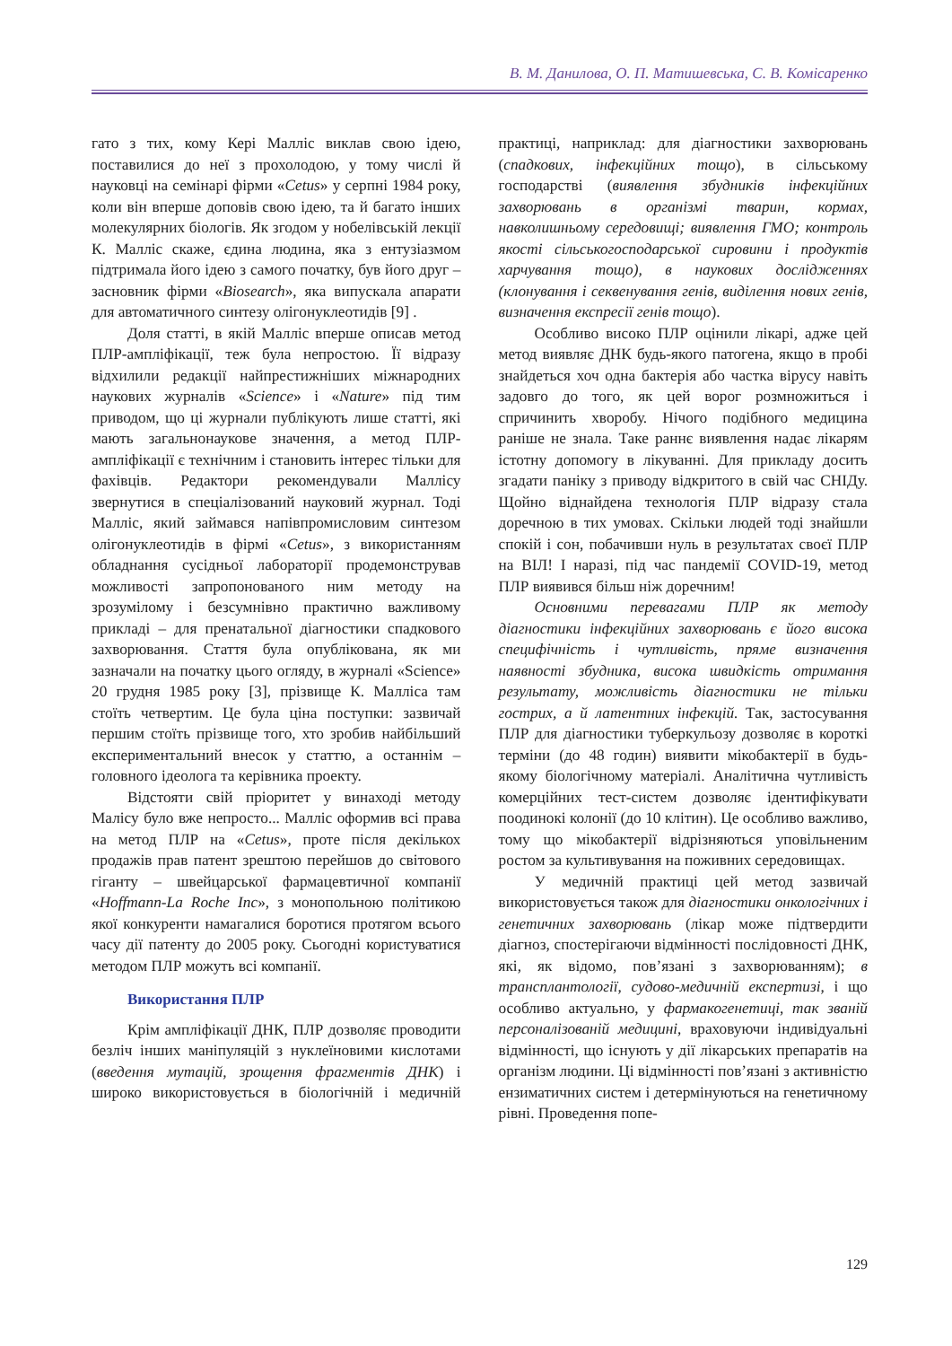В. М. Данилова, О. П. Матишевська, С. В. Комісаренко
гато з тих, кому Кері Малліс виклав свою ідею, поставилися до неї з прохолодою, у тому числі й науковці на семінарі фірми «Cetus» у серпні 1984 року, коли він вперше доповів свою ідею, та й багато інших молекулярних біологів. Як згодом у нобелівській лекції К. Малліс скаже, єдина людина, яка з ентузіазмом підтримала його ідею з самого початку, був його друг – засновник фірми «Biosearch», яка випускала апарати для автоматичного синтезу олігонуклеотидів [9] .
Доля статті, в якій Малліс вперше описав метод ПЛР-ампліфікації, теж була непростою. Її відразу відхилили редакції найпрестижніших міжнародних наукових журналів «Science» і «Nature» під тим приводом, що ці журнали публікують лише статті, які мають загальнонаукове значення, а метод ПЛР-ампліфікації є технічним і становить інтерес тільки для фахівців. Редактори рекомендували Маллісу звернутися в спеціалізований науковий журнал. Тоді Малліс, який займався напівпромисловим синтезом олігонуклеотидів в фірмі «Cetus», з використанням обладнання сусідньої лабораторії продемонстрував можливості запропонованого ним методу на зрозумілому і безсумнівно практично важливому прикладі – для пренатальної діагностики спадкового захворювання. Стаття була опублікована, як ми зазначали на початку цього огляду, в журналі «Science» 20 грудня 1985 року [3], прізвище К. Малліса там стоїть четвертим. Це була ціна поступки: зазвичай першим стоїть прізвище того, хто зробив найбільший експериментальний внесок у статтю, а останнім – головного ідеолога та керівника проекту.
Відстояти свій пріоритет у винаході методу Малісу було вже непросто... Малліс оформив всі права на метод ПЛР на «Cetus», проте після декількох продажів прав патент зрештою перейшов до світового гіганту – швейцарської фармацевтичної компанії «Hoffmann-La Roche Inc», з монопольною політикою якої конкуренти намагалися боротися протягом всього часу дії патенту до 2005 року. Сьогодні користуватися методом ПЛР можуть всі компанії.
Використання ПЛР
Крім ампліфікації ДНК, ПЛР дозволяє проводити безліч інших маніпуляцій з нуклеїновими кислотами (введення мутацій, зрощення фрагментів ДНК) і широко використовується в біологічній і медичній практиці, наприклад: для діагностики захворювань (спадкових, інфекційних тощо), в сільському господарстві (виявлення збудників інфекційних захворювань в організмі тварин, кормах, навколишньому середовищі; виявлення ГМО; контроль якості сільськогосподарської сировини і продуктів харчування тощо), в наукових дослідженнях (клонування і секвенування генів, виділення нових генів, визначення експресії генів тощо).
Особливо високо ПЛР оцінили лікарі, адже цей метод виявляє ДНК будь-якого патогена, якщо в пробі знайдеться хоч одна бактерія або частка вірусу навіть задовго до того, як цей ворог розмножиться і спричинить хворобу. Нічого подібного медицина раніше не знала. Таке раннє виявлення надає лікарям істотну допомогу в лікуванні. Для прикладу досить згадати паніку з приводу відкритого в свій час СНІДу. Щойно віднайдена технологія ПЛР відразу стала доречною в тих умовах. Скільки людей тоді знайшли спокій і сон, побачивши нуль в результатах своєї ПЛР на ВІЛ! І наразі, під час пандемії COVID-19, метод ПЛР виявився більш ніж доречним!
Основними перевагами ПЛР як методу діагностики інфекційних захворювань є його висока специфічність і чутливість, пряме визначення наявності збудника, висока швидкість отримання результату, можливість діагностики не тільки гострих, а й латентних інфекцій. Так, застосування ПЛР для діагностики туберкульозу дозволяє в короткі терміни (до 48 годин) виявити мікобактерії в будь-якому біологічному матеріалі. Аналітична чутливість комерційних тест-систем дозволяє ідентифікувати поодинокі колонії (до 10 клітин). Це особливо важливо, тому що мікобактерії відрізняються уповільненим ростом за культивування на поживних середовищах.
У медичній практиці цей метод зазвичай використовується також для діагностики онкологічних і генетичних захворювань (лікар може підтвердити діагноз, спостерігаючи відмінності послідовності ДНК, які, як відомо, пов’язані з захворюванням); в трансплантології, судово-медичній експертизі, і що особливо актуально, у фармакогенетиці, так званій персоналізованій медицині, враховуючи індивідуальні відмінності, що існують у дії лікарських препаратів на організм людини. Ці відмінності пов’язані з активністю ензиматичних систем і детермінуються на генетичному рівні. Проведення попе-
129